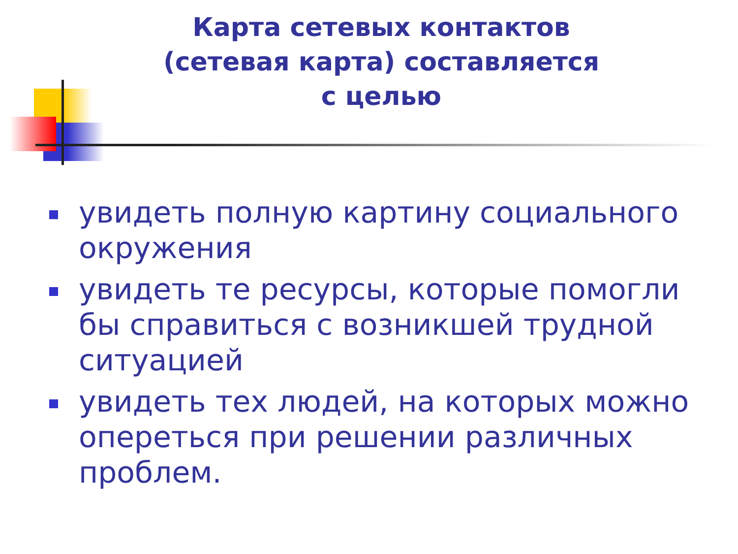Карта сетевых контактов
(сетевая карта) составляется
с целью
увидеть полную картину социального окружения
увидеть те ресурсы, которые помогли бы справиться с возникшей трудной ситуацией
увидеть тех людей, на которых можно опереться при решении различных проблем.